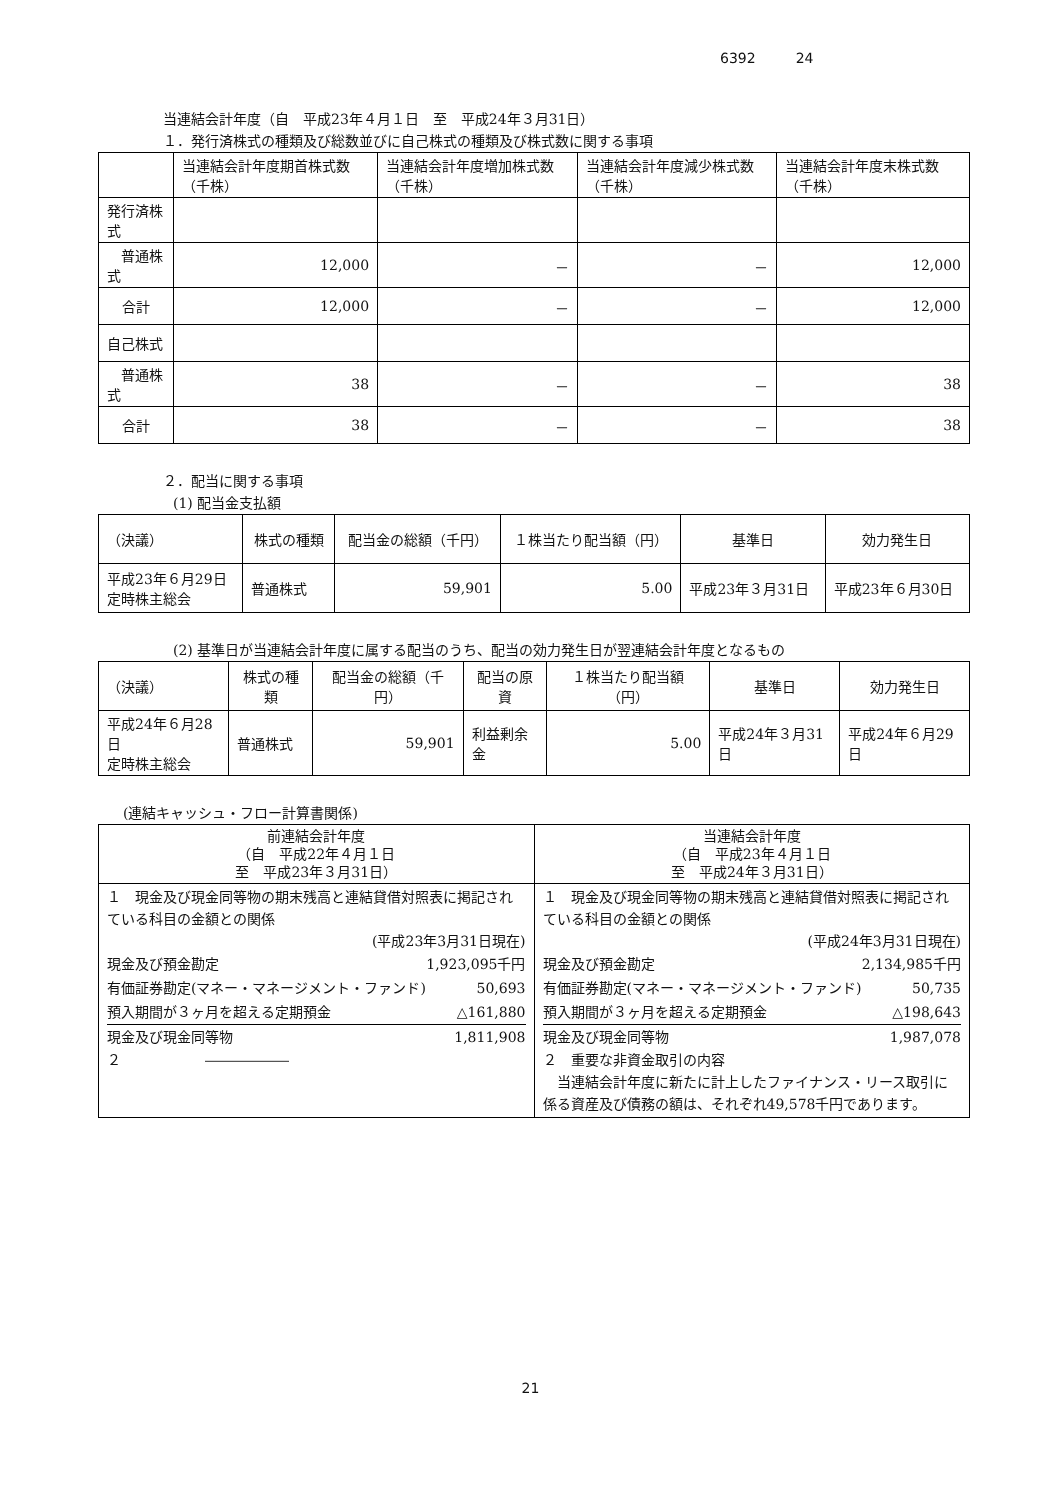6392 24
当連結会計年度（自　平成23年４月１日　至　平成24年３月31日）
１．発行済株式の種類及び総数並びに自己株式の種類及び株式数に関する事項
| | 当連結会計年度期首株式数（千株） | 当連結会計年度増加株式数（千株） | 当連結会計年度減少株式数（千株） | 当連結会計年度末株式数（千株） |
| --- | --- | --- | --- | --- |
| 発行済株式 | | | | |
| 普通株式 | 12,000 | － | － | 12,000 |
| 合計 | 12,000 | － | － | 12,000 |
| 自己株式 | | | | |
| 普通株式 | 38 | － | － | 38 |
| 合計 | 38 | － | － | 38 |
２．配当に関する事項
(1) 配当金支払額
| （決議） | 株式の種類 | 配当金の総額（千円） | １株当たり配当額（円） | 基準日 | 効力発生日 |
| --- | --- | --- | --- | --- | --- |
| 平成23年６月29日 定時株主総会 | 普通株式 | 59,901 | 5.00 | 平成23年３月31日 | 平成23年６月30日 |
(2) 基準日が当連結会計年度に属する配当のうち、配当の効力発生日が翌連結会計年度となるもの
| （決議） | 株式の種類 | 配当金の総額（千円） | 配当の原資 | １株当たり配当額（円） | 基準日 | 効力発生日 |
| --- | --- | --- | --- | --- | --- | --- |
| 平成24年６月28日 定時株主総会 | 普通株式 | 59,901 | 利益剰余金 | 5.00 | 平成24年３月31日 | 平成24年６月29日 |
(連結キャッシュ・フロー計算書関係)
| 前連結会計年度 （自 平成22年４月１日 至 平成23年３月31日） | 当連結会計年度 （自 平成23年４月１日 至 平成24年３月31日） |
| --- | --- |
| １ 現金及び現金同等物の期末残高と連結貸借対照表に掲記されている科目の金額との関係 (平成23年3月31日現在) 現金及び預金勘定 1,923,095千円 有価証券勘定(マネー・マネージメント・ファンド) 50,693 預入期間が３ヶ月を超える定期預金 △161,880 現金及び現金同等物 1,811,908 ２ ―――――― | １ 現金及び現金同等物の期末残高と連結貸借対照表に掲記されている科目の金額との関係 (平成24年3月31日現在) 現金及び預金勘定 2,134,985千円 有価証券勘定(マネー・マネージメント・ファンド) 50,735 預入期間が３ヶ月を超える定期預金 △198,643 現金及び現金同等物 1,987,078 ２ 重要な非資金取引の内容 当連結会計年度に新たに計上したファイナンス・リース取引に係る資産及び債務の額は、それぞれ49,578千円であります。 |
21